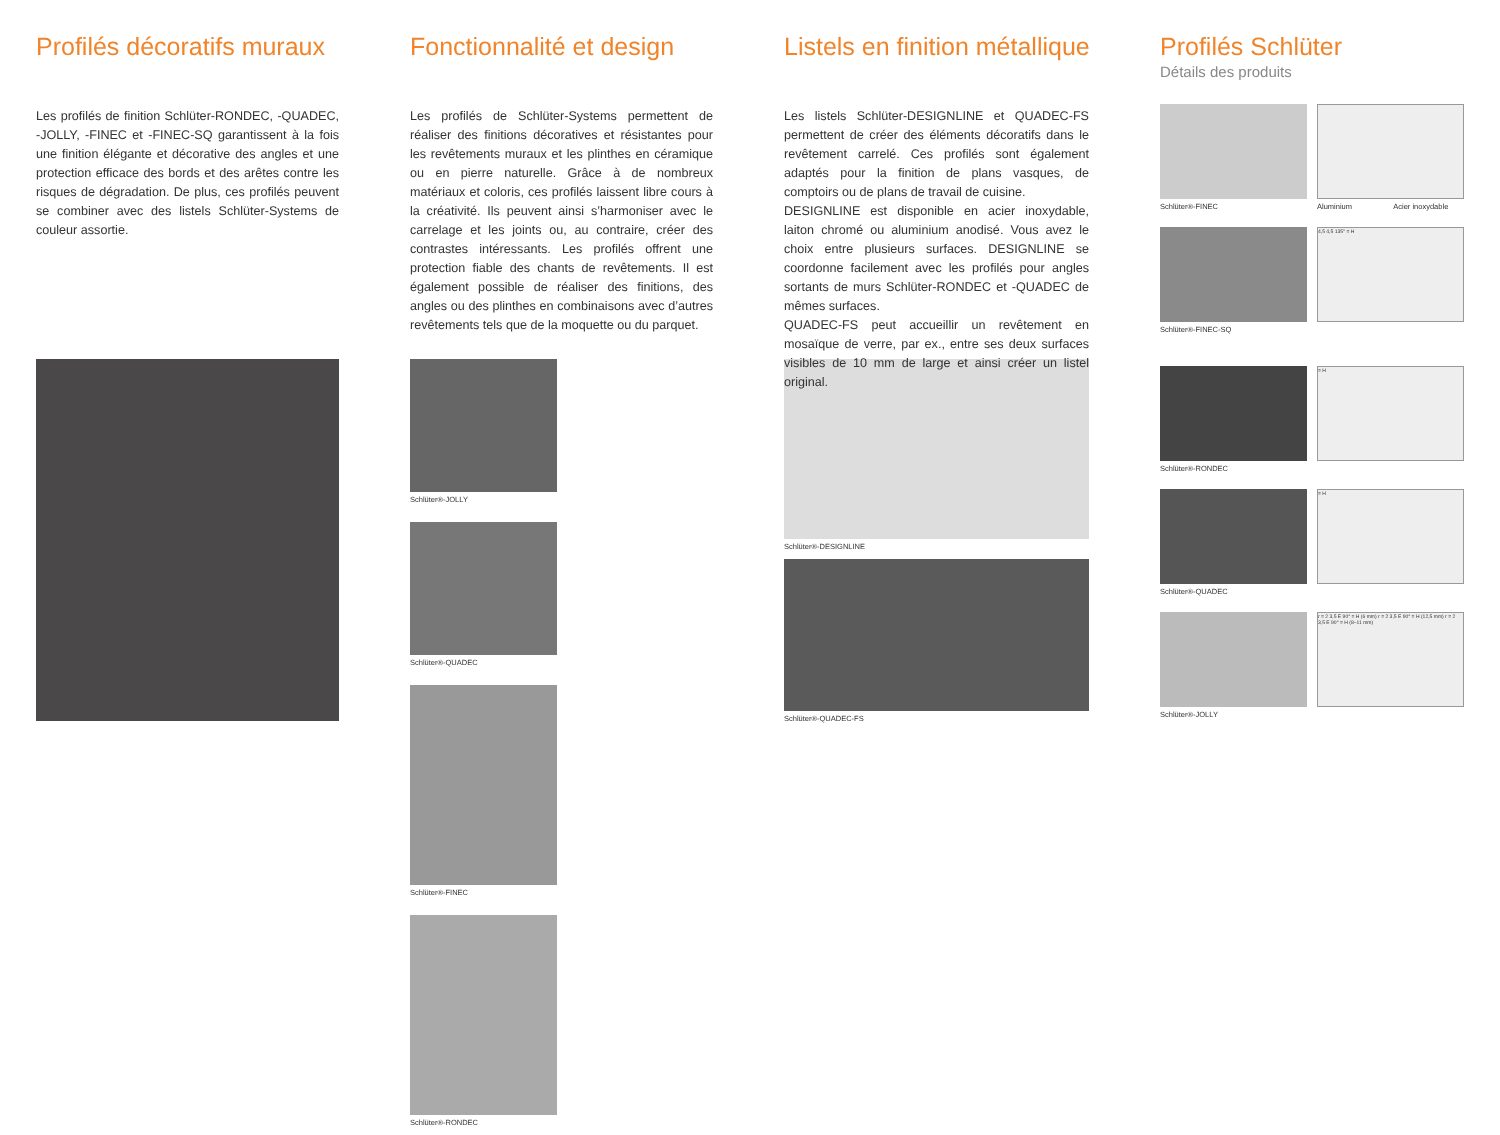Profilés décoratifs muraux
Les profilés de finition Schlüter-RONDEC, -QUADEC, -JOLLY, -FINEC et -FINEC-SQ garantissent à la fois une finition élégante et décorative des angles et une protection efficace des bords et des arêtes contre les risques de dégradation. De plus, ces profilés peuvent se combiner avec des listels Schlüter-Systems de couleur assortie.
Fonctionnalité et design
Les profilés de Schlüter-Systems permettent de réaliser des finitions décoratives et résistantes pour les revête­ments muraux et les plinthes en céramique ou en pierre naturelle. Grâce à de nombreux matériaux et coloris, ces profilés laissent libre cours à la créativité. Ils peuvent ainsi s’harmoniser avec le carrelage et les joints ou, au contraire, créer des contrastes intéressants. Les profilés offrent une protection fiable des chants de revêtements. Il est également possible de réaliser des finitions, des angles ou des plinthes en combinaisons avec d’autres revêtements tels que de la moquette ou du parquet.
Schlüter®-JOLLY
Schlüter®-QUADEC
Schlüter®-FINEC
Schlüter®-RONDEC
Listels en finition métallique
Les listels Schlüter-DESIGNLINE et QUADEC-FS permettent de créer des éléments décoratifs dans le revêtement carrelé. Ces profilés sont également adaptés pour la finition de plans vasques, de comptoirs ou de plans de travail de cuisine.
DESIGNLINE est disponible en acier inoxydable, laiton chromé ou aluminium anodisé. Vous avez le choix entre plusieurs surfaces. DESIGNLINE se coordonne faci­lement avec les profilés pour angles sortants de murs Schlüter-RONDEC et -QUADEC de mêmes surfaces.
QUADEC-FS peut accueillir un revêtement en mosaïque de verre, par ex., entre ses deux surfaces visibles de 10 mm de large et ainsi créer un listel original.
Schlüter®-DESIGNLINE
Schlüter®-QUADEC-FS
Profilés Schlüter
Détails des produits
Schlüter®-FINEC Aluminium Acier inoxydable
Schlüter®-FINEC-SQ
4,5 4,5 135° = H
Schlüter®-RONDEC
= H
Schlüter®-QUADEC
= H
Schlüter®-JOLLY
r = 2 3,5 E 90° = H (6 mm) r = 2 3,5 E 90° = H (12,5 mm) r = 2 3,5 E 90° = H (8–11 mm)